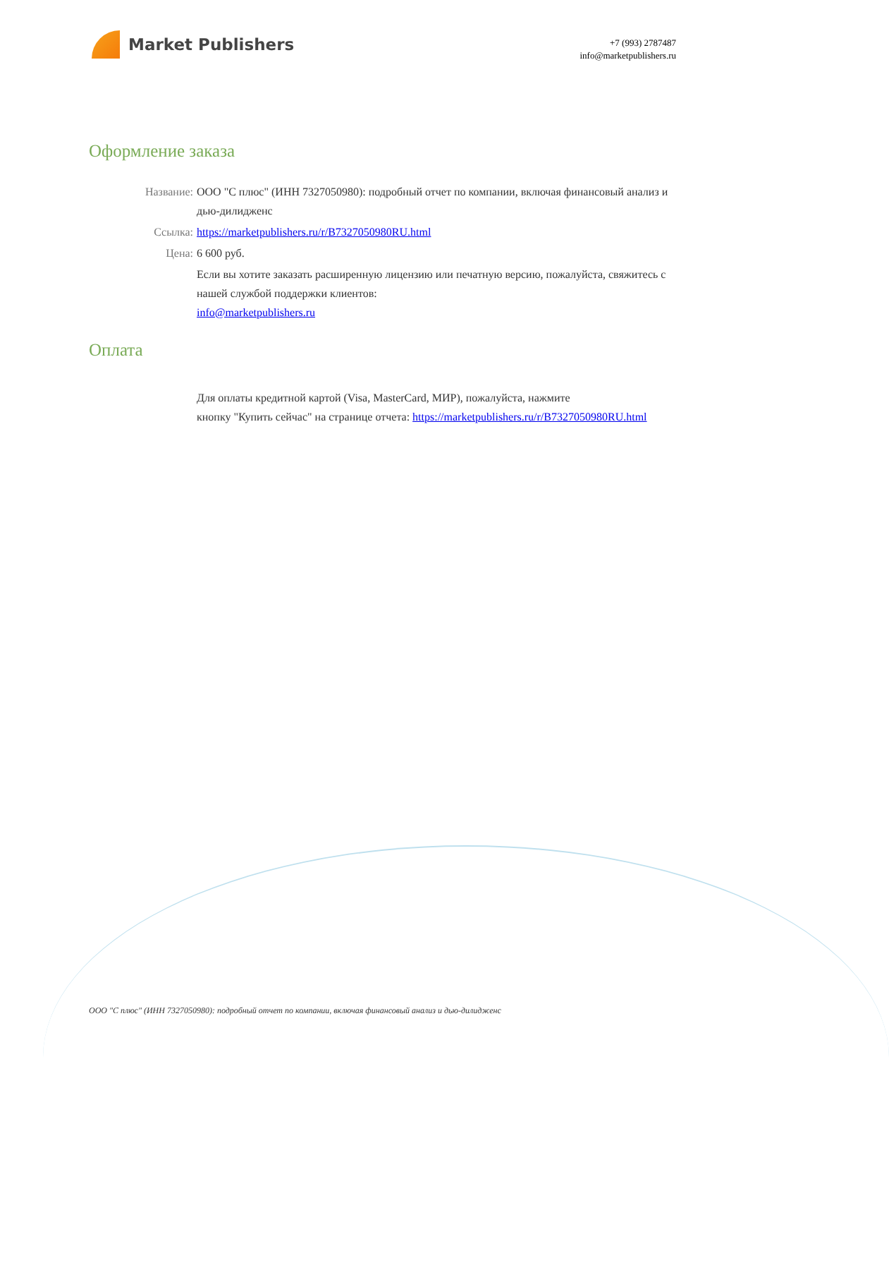Market Publishers
+7 (993) 2787487
info@marketpublishers.ru
Оформление заказа
Название: ООО "С плюс" (ИНН 7327050980): подробный отчет по компании, включая финансовый анализ и дью-дилидженс
Ссылка: https://marketpublishers.ru/r/B7327050980RU.html
Цена: 6 600 руб.
Если вы хотите заказать расширенную лицензию или печатную версию, пожалуйста, свяжитесь с нашей службой поддержки клиентов:
info@marketpublishers.ru
Оплата
Для оплаты кредитной картой (Visa, MasterCard, МИР), пожалуйста, нажмите
кнопку "Купить сейчас" на странице отчета: https://marketpublishers.ru/r/B7327050980RU.html
ООО "С плюс" (ИНН 7327050980): подробный отчет по компании, включая финансовый анализ и дью-дилидженс